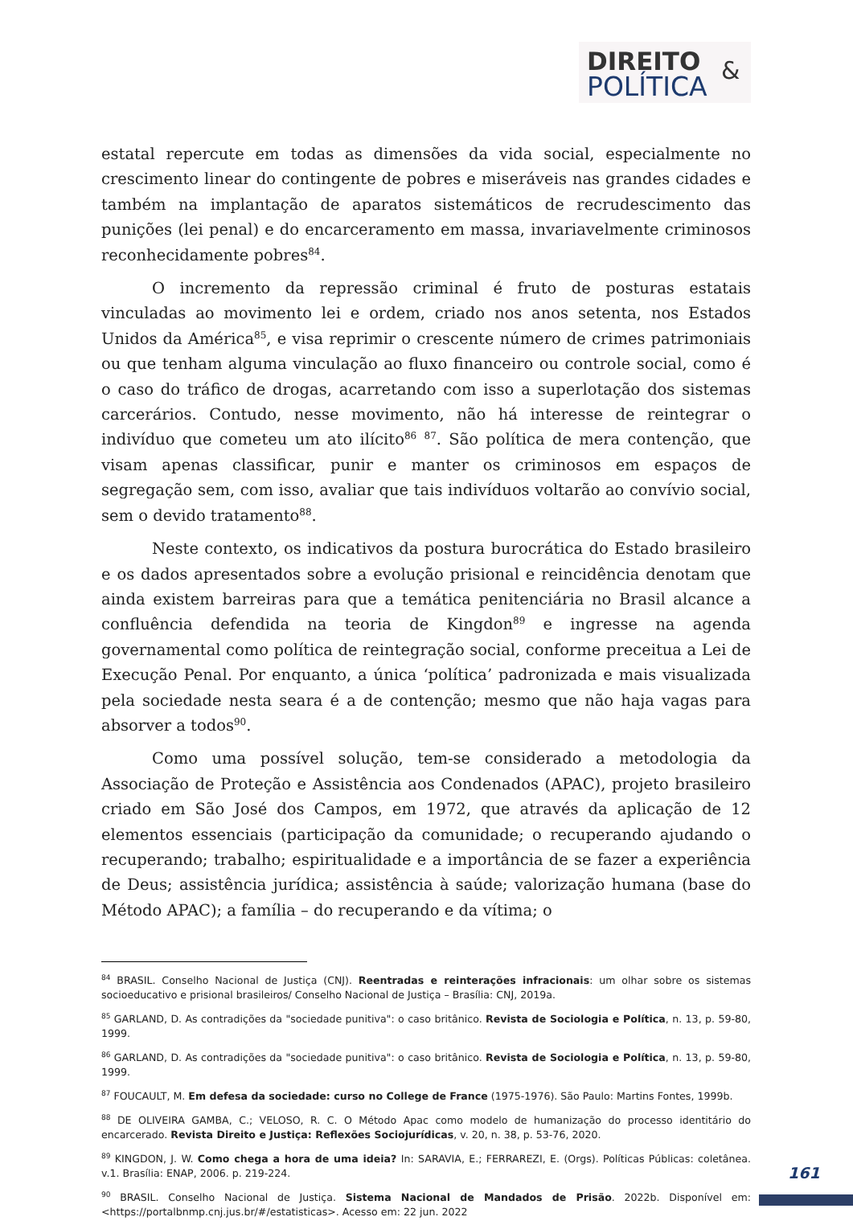DIREITO &
POLÍTICA
estatal repercute em todas as dimensões da vida social, especialmente no crescimento linear do contingente de pobres e miseráveis nas grandes cidades e também na implantação de aparatos sistemáticos de recrudescimento das punições (lei penal) e do encarceramento em massa, invariavelmente criminosos reconhecidamente pobres<sup>84</sup>.
O incremento da repressão criminal é fruto de posturas estatais vinculadas ao movimento lei e ordem, criado nos anos setenta, nos Estados Unidos da América<sup>85</sup>, e visa reprimir o crescente número de crimes patrimoniais ou que tenham alguma vinculação ao fluxo financeiro ou controle social, como é o caso do tráfico de drogas, acarretando com isso a superlotação dos sistemas carcerários. Contudo, nesse movimento, não há interesse de reintegrar o indivíduo que cometeu um ato ilícito<sup>86</sup> <sup>87</sup>. São política de mera contenção, que visam apenas classificar, punir e manter os criminosos em espaços de segregação sem, com isso, avaliar que tais indivíduos voltarão ao convívio social, sem o devido tratamento<sup>88</sup>.
Neste contexto, os indicativos da postura burocrática do Estado brasileiro e os dados apresentados sobre a evolução prisional e reincidência denotam que ainda existem barreiras para que a temática penitenciária no Brasil alcance a confluência defendida na teoria de Kingdon<sup>89</sup> e ingresse na agenda governamental como política de reintegração social, conforme preceitua a Lei de Execução Penal. Por enquanto, a única ‘política’ padronizada e mais visualizada pela sociedade nesta seara é a de contenção; mesmo que não haja vagas para absorver a todos<sup>90</sup>.
Como uma possível solução, tem-se considerado a metodologia da Associação de Proteção e Assistência aos Condenados (APAC), projeto brasileiro criado em São José dos Campos, em 1972, que através da aplicação de 12 elementos essenciais (participação da comunidade; o recuperando ajudando o recuperando; trabalho; espiritualidade e a importância de se fazer a experiência de Deus; assistência jurídica; assistência à saúde; valorização humana (base do Método APAC); a família – do recuperando e da vítima; o
<sup>84</sup> BRASIL. Conselho Nacional de Justiça (CNJ). Reentradas e reinterações infracionais: um olhar sobre os sistemas socioeducativo e prisional brasileiros/ Conselho Nacional de Justiça – Brasília: CNJ, 2019a.
<sup>85</sup> GARLAND, D. As contradições da "sociedade punitiva": o caso britânico. Revista de Sociologia e Política, n. 13, p. 59-80, 1999.
<sup>86</sup> GARLAND, D. As contradições da "sociedade punitiva": o caso britânico. Revista de Sociologia e Política, n. 13, p. 59-80, 1999.
<sup>87</sup> FOUCAULT, M. Em defesa da sociedade: curso no College de France (1975-1976). São Paulo: Martins Fontes, 1999b.
<sup>88</sup> DE OLIVEIRA GAMBA, C.; VELOSO, R. C. O Método Apac como modelo de humanização do processo identitário do encarcerado. Revista Direito e Justiça: Reflexões Sociojurídicas, v. 20, n. 38, p. 53-76, 2020.
<sup>89</sup> KINGDON, J. W. Como chega a hora de uma ideia? In: SARAVIA, E.; FERRAREZI, E. (Orgs). Políticas Públicas: coletânea. v.1. Brasília: ENAP, 2006. p. 219-224.
<sup>90</sup> BRASIL. Conselho Nacional de Justiça. Sistema Nacional de Mandados de Prisão. 2022b. Disponível em:<https://portalbnmp.cnj.jus.br/#/estatisticas>. Acesso em: 22 jun. 2022
161